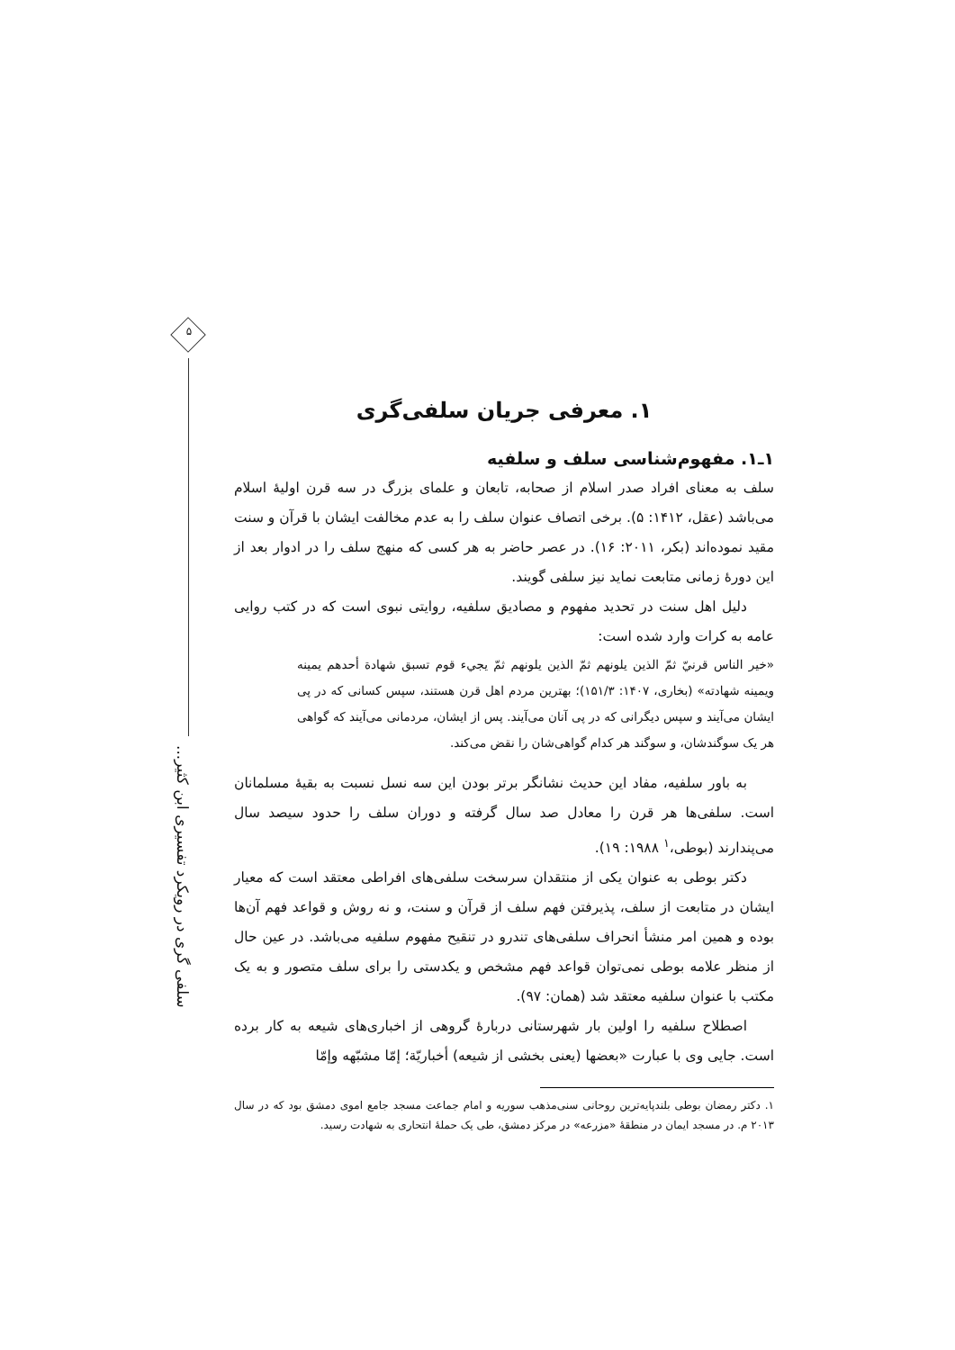۵
سلفی گری در رویکرد تفسیری ابن کثیر...
۱. معرفی جریان سلفی‌گری
۱ـ۱. مفهوم‌شناسی سلف و سلفیه
سلف به معنای افراد صدر اسلام از صحابه، تابعان و علمای بزرگ در سه قرن اولیهٔ اسلام می‌باشد (عقل، ۱۴۱۲: ۵). برخی اتصاف عنوان سلف را به عدم مخالفت ایشان با قرآن و سنت مقید نموده‌اند (بکر، ۲۰۱۱: ۱۶). در عصر حاضر به هر کسی که منهج سلف را در ادوار بعد از این دورهٔ زمانی متابعت نماید نیز سلفی گویند.
دلیل اهل سنت در تحدید مفهوم و مصادیق سلفیه، روایتی نبوی است که در کتب روایی عامه به کرات وارد شده است:
«خير الناس قرنيّ ثمّ الذين يلونهم ثمّ الذين يلونهم ثمّ يجيء قوم تسبق شهادة أحدهم يمينه ويمينه شهادته» (بخاری، ۱۴۰۷: ۱۵۱/۳)؛ بهترین مردم اهل قرن هستند، سپس کسانی که در پی ایشان می‌آیند و سپس دیگرانی که در پی آنان می‌آیند. پس از ایشان، مردمانی می‌آیند که گواهی هر یک سوگندشان، و سوگند هر کدام گواهی‌شان را نقض می‌کند.
به باور سلفیه، مفاد این حدیث نشانگر برتر بودن این سه نسل نسبت به بقیهٔ مسلمانان است. سلفی‌ها هر قرن را معادل صد سال گرفته و دوران سلف را حدود سیصد سال می‌پندارند (بوطی،<sup>۱</sup> ۱۹۸۸: ۱۹).
دکتر بوطی به عنوان یکی از منتقدان سرسخت سلفی‌های افراطی معتقد است که معیار ایشان در متابعت از سلف، پذیرفتن فهم سلف از قرآن و سنت، و نه روش و قواعد فهم آن‌ها بوده و همین امر منشأ انحراف سلفی‌های تندرو در تنقیح مفهوم سلفیه می‌باشد. در عین حال از منظر علامه بوطی نمی‌توان قواعد فهم مشخص و یکدستی را برای سلف متصور و به یک مکتب با عنوان سلفیه معتقد شد (همان: ۹۷).
اصطلاح سلفیه را اولین بار شهرستانی دربارهٔ گروهی از اخباری‌های شیعه به کار برده است. جایی وی با عبارت «بعضها (یعنی بخشی از شیعه) أخباريّة؛ إمّا مشبّهه وإمّا
۱. دکتر رمضان بوطی بلندپایه‌ترین روحانی سنی‌مذهب سوریه و امام جماعت مسجد جامع اموی دمشق بود که در سال ۲۰۱۳ م. در مسجد ایمان در منطقهٔ «مزرعه» در مرکز دمشق، طی یک حملهٔ انتحاری به شهادت رسید.